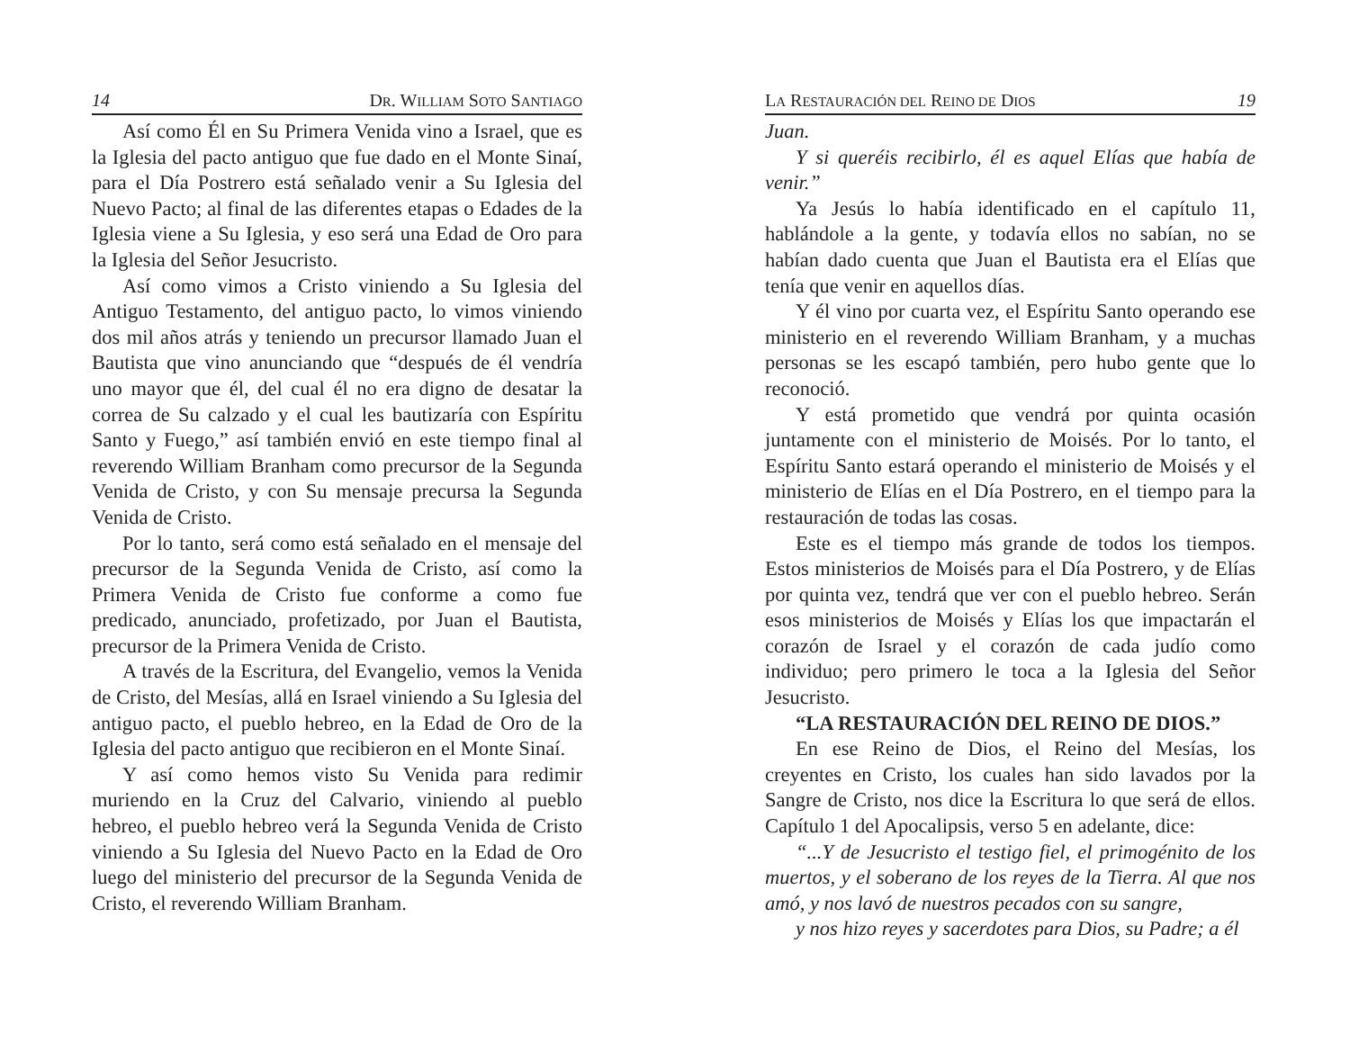14 DR. WILLIAM SOTO SANTIAGO
Así como Él en Su Primera Venida vino a Israel, que es la Iglesia del pacto antiguo que fue dado en el Monte Sinaí, para el Día Postrero está señalado venir a Su Iglesia del Nuevo Pacto; al final de las diferentes etapas o Edades de la Iglesia viene a Su Iglesia, y eso será una Edad de Oro para la Iglesia del Señor Jesucristo.
Así como vimos a Cristo viniendo a Su Iglesia del Antiguo Testamento, del antiguo pacto, lo vimos viniendo dos mil años atrás y teniendo un precursor llamado Juan el Bautista que vino anunciando que “después de él vendría uno mayor que él, del cual él no era digno de desatar la correa de Su calzado y el cual les bautizaría con Espíritu Santo y Fuego,” así también envió en este tiempo final al reverendo William Branham como precursor de la Segunda Venida de Cristo, y con Su mensaje precursa la Segunda Venida de Cristo.
Por lo tanto, será como está señalado en el mensaje del precursor de la Segunda Venida de Cristo, así como la Primera Venida de Cristo fue conforme a como fue predicado, anunciado, profetizado, por Juan el Bautista, precursor de la Primera Venida de Cristo.
A través de la Escritura, del Evangelio, vemos la Venida de Cristo, del Mesías, allá en Israel viniendo a Su Iglesia del antiguo pacto, el pueblo hebreo, en la Edad de Oro de la Iglesia del pacto antiguo que recibieron en el Monte Sinaí.
Y así como hemos visto Su Venida para redimir muriendo en la Cruz del Calvario, viniendo al pueblo hebreo, el pueblo hebreo verá la Segunda Venida de Cristo viniendo a Su Iglesia del Nuevo Pacto en la Edad de Oro luego del ministerio del precursor de la Segunda Venida de Cristo, el reverendo William Branham.
LA RESTAURACIÓN DEL REINO DE DIOS 19
Juan.
Y si queréis recibirlo, él es aquel Elías que había de venir.”
Ya Jesús lo había identificado en el capítulo 11, hablándole a la gente, y todavía ellos no sabían, no se habían dado cuenta que Juan el Bautista era el Elías que tenía que venir en aquellos días.
Y él vino por cuarta vez, el Espíritu Santo operando ese ministerio en el reverendo William Branham, y a muchas personas se les escapó también, pero hubo gente que lo reconoció.
Y está prometido que vendrá por quinta ocasión juntamente con el ministerio de Moisés. Por lo tanto, el Espíritu Santo estará operando el ministerio de Moisés y el ministerio de Elías en el Día Postrero, en el tiempo para la restauración de todas las cosas.
Este es el tiempo más grande de todos los tiempos. Estos ministerios de Moisés para el Día Postrero, y de Elías por quinta vez, tendrá que ver con el pueblo hebreo. Serán esos ministerios de Moisés y Elías los que impactarán el corazón de Israel y el corazón de cada judío como individuo; pero primero le toca a la Iglesia del Señor Jesucristo.
“LA RESTAURACIÓN DEL REINO DE DIOS.”
En ese Reino de Dios, el Reino del Mesías, los creyentes en Cristo, los cuales han sido lavados por la Sangre de Cristo, nos dice la Escritura lo que será de ellos. Capítulo 1 del Apocalipsis, verso 5 en adelante, dice:
“...Y de Jesucristo el testigo fiel, el primogénito de los muertos, y el soberano de los reyes de la Tierra. Al que nos amó, y nos lavó de nuestros pecados con su sangre,
y nos hizo reyes y sacerdotes para Dios, su Padre; a él